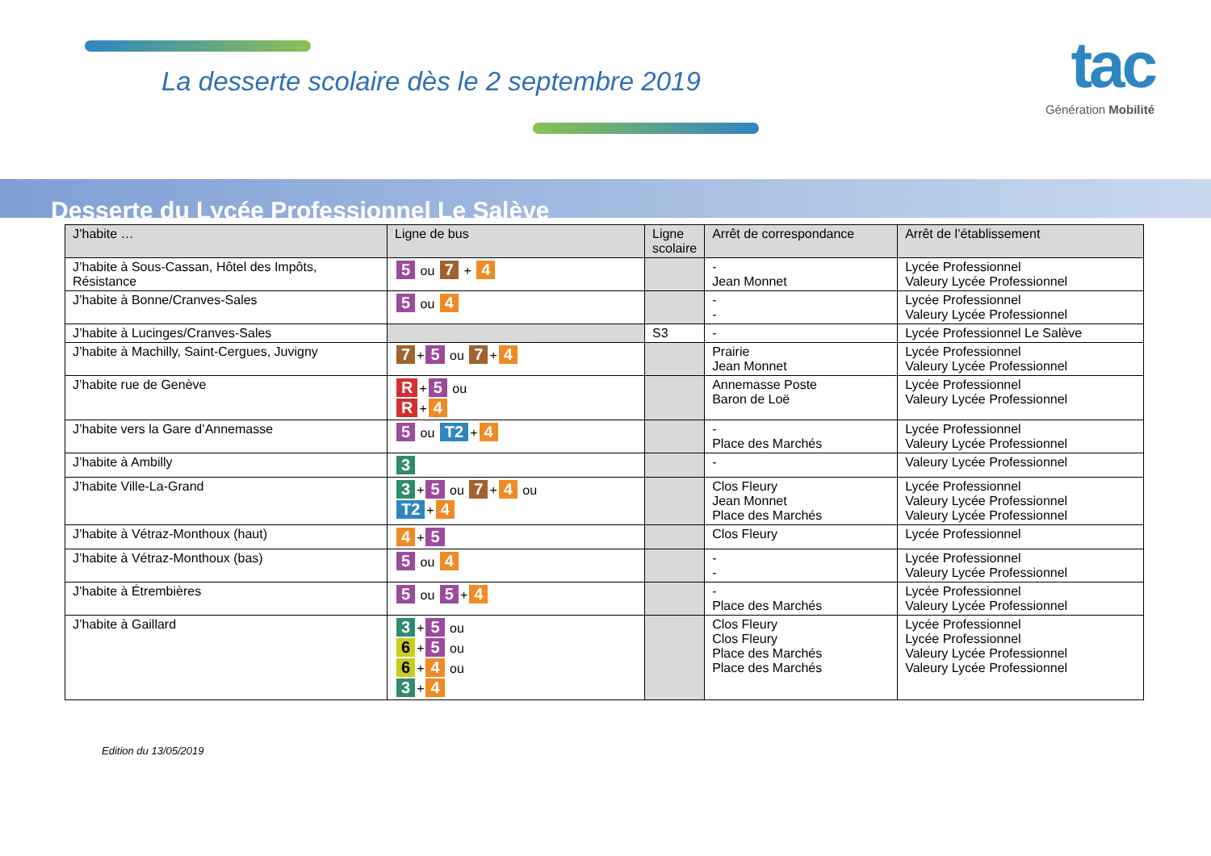La desserte scolaire dès le 2 septembre 2019
tac
Génération Mobilité
Desserte du Lycée Professionnel Le Salève
| J’habite … | Ligne de bus | Ligne scolaire | Arrêt de correspondance | Arrêt de l’établissement |
| --- | --- | --- | --- | --- |
| J’habite à Sous-Cassan, Hôtel des Impôts, Résistance | 5 ou 7 + 4 | | - Jean Monnet | Lycée Professionnel Valeury Lycée Professionnel |
| J’habite à Bonne/Cranves-Sales | 5 ou 4 | | - - | Lycée Professionnel Valeury Lycée Professionnel |
| J’habite à Lucinges/Cranves-Sales | | S3 | - | Lycée Professionnel Le Salève |
| J’habite à Machilly, Saint-Cergues, Juvigny | 7 + 5 ou 7 + 4 | | Prairie Jean Monnet | Lycée Professionnel Valeury Lycée Professionnel |
| J’habite rue de Genève | R + 5 ou R + 4 | | Annemasse Poste Baron de Loë | Lycée Professionnel Valeury Lycée Professionnel |
| J’habite vers la Gare d’Annemasse | 5 ou T2 + 4 | | - Place des Marchés | Lycée Professionnel Valeury Lycée Professionnel |
| J’habite à Ambilly | 3 | | - | Valeury Lycée Professionnel |
| J’habite Ville-La-Grand | 3 + 5 ou 7 + 4 ou T2 + 4 | | Clos Fleury Jean Monnet Place des Marchés | Lycée Professionnel Valeury Lycée Professionnel Valeury Lycée Professionnel |
| J’habite à Vétraz-Monthoux (haut) | 4 + 5 | | Clos Fleury | Lycée Professionnel |
| J’habite à Vétraz-Monthoux (bas) | 5 ou 4 | | - - | Lycée Professionnel Valeury Lycée Professionnel |
| J’habite à Étrembières | 5 ou 5 + 4 | | - Place des Marchés | Lycée Professionnel Valeury Lycée Professionnel |
| J’habite à Gaillard | 3 + 5 ou 6 + 5 ou 6 + 4 ou 3 + 4 | | Clos Fleury Clos Fleury Place des Marchés Place des Marchés | Lycée Professionnel Lycée Professionnel Valeury Lycée Professionnel Valeury Lycée Professionnel |
Edition du 13/05/2019